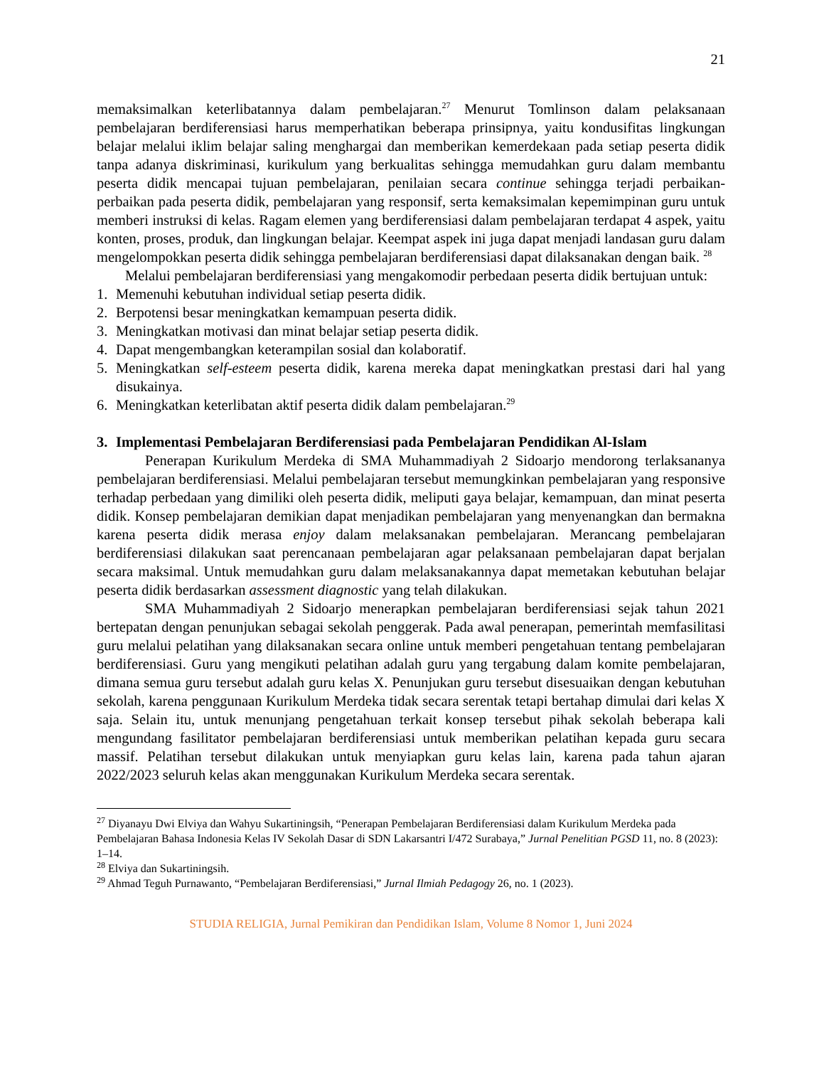21
memaksimalkan keterlibatannya dalam pembelajaran.<sup>27</sup> Menurut Tomlinson dalam pelaksanaan pembelajaran berdiferensiasi harus memperhatikan beberapa prinsipnya, yaitu kondusifitas lingkungan belajar melalui iklim belajar saling menghargai dan memberikan kemerdekaan pada setiap peserta didik tanpa adanya diskriminasi, kurikulum yang berkualitas sehingga memudahkan guru dalam membantu peserta didik mencapai tujuan pembelajaran, penilaian secara continue sehingga terjadi perbaikan-perbaikan pada peserta didik, pembelajaran yang responsif, serta kemaksimalan kepemimpinan guru untuk memberi instruksi di kelas. Ragam elemen yang berdiferensiasi dalam pembelajaran terdapat 4 aspek, yaitu konten, proses, produk, dan lingkungan belajar. Keempat aspek ini juga dapat menjadi landasan guru dalam mengelompokkan peserta didik sehingga pembelajaran berdiferensiasi dapat dilaksanakan dengan baik. <sup>28</sup>
Melalui pembelajaran berdiferensiasi yang mengakomodir perbedaan peserta didik bertujuan untuk:
1. Memenuhi kebutuhan individual setiap peserta didik.
2. Berpotensi besar meningkatkan kemampuan peserta didik.
3. Meningkatkan motivasi dan minat belajar setiap peserta didik.
4. Dapat mengembangkan keterampilan sosial dan kolaboratif.
5. Meningkatkan self-esteem peserta didik, karena mereka dapat meningkatkan prestasi dari hal yang disukainya.
6. Meningkatkan keterlibatan aktif peserta didik dalam pembelajaran.<sup>29</sup>
3. Implementasi Pembelajaran Berdiferensiasi pada Pembelajaran Pendidikan Al-Islam
Penerapan Kurikulum Merdeka di SMA Muhammadiyah 2 Sidoarjo mendorong terlaksananya pembelajaran berdiferensiasi. Melalui pembelajaran tersebut memungkinkan pembelajaran yang responsive terhadap perbedaan yang dimiliki oleh peserta didik, meliputi gaya belajar, kemampuan, dan minat peserta didik. Konsep pembelajaran demikian dapat menjadikan pembelajaran yang menyenangkan dan bermakna karena peserta didik merasa enjoy dalam melaksanakan pembelajaran. Merancang pembelajaran berdiferensiasi dilakukan saat perencanaan pembelajaran agar pelaksanaan pembelajaran dapat berjalan secara maksimal. Untuk memudahkan guru dalam melaksanakannya dapat memetakan kebutuhan belajar peserta didik berdasarkan assessment diagnostic yang telah dilakukan.
SMA Muhammadiyah 2 Sidoarjo menerapkan pembelajaran berdiferensiasi sejak tahun 2021 bertepatan dengan penunjukan sebagai sekolah penggerak. Pada awal penerapan, pemerintah memfasilitasi guru melalui pelatihan yang dilaksanakan secara online untuk memberi pengetahuan tentang pembelajaran berdiferensiasi. Guru yang mengikuti pelatihan adalah guru yang tergabung dalam komite pembelajaran, dimana semua guru tersebut adalah guru kelas X. Penunjukan guru tersebut disesuaikan dengan kebutuhan sekolah, karena penggunaan Kurikulum Merdeka tidak secara serentak tetapi bertahap dimulai dari kelas X saja. Selain itu, untuk menunjang pengetahuan terkait konsep tersebut pihak sekolah beberapa kali mengundang fasilitator pembelajaran berdiferensiasi untuk memberikan pelatihan kepada guru secara massif. Pelatihan tersebut dilakukan untuk menyiapkan guru kelas lain, karena pada tahun ajaran 2022/2023 seluruh kelas akan menggunakan Kurikulum Merdeka secara serentak.
<sup>27</sup> Diyanayu Dwi Elviya dan Wahyu Sukartiningsih, “Penerapan Pembelajaran Berdiferensiasi dalam Kurikulum Merdeka pada Pembelajaran Bahasa Indonesia Kelas IV Sekolah Dasar di SDN Lakarsantri I/472 Surabaya,” Jurnal Penelitian PGSD 11, no. 8 (2023): 1–14.
<sup>28</sup> Elviya dan Sukartiningsih.
<sup>29</sup> Ahmad Teguh Purnawanto, “Pembelajaran Berdiferensiasi,” Jurnal Ilmiah Pedagogy 26, no. 1 (2023).
STUDIA RELIGIA, Jurnal Pemikiran dan Pendidikan Islam, Volume 8 Nomor 1, Juni 2024